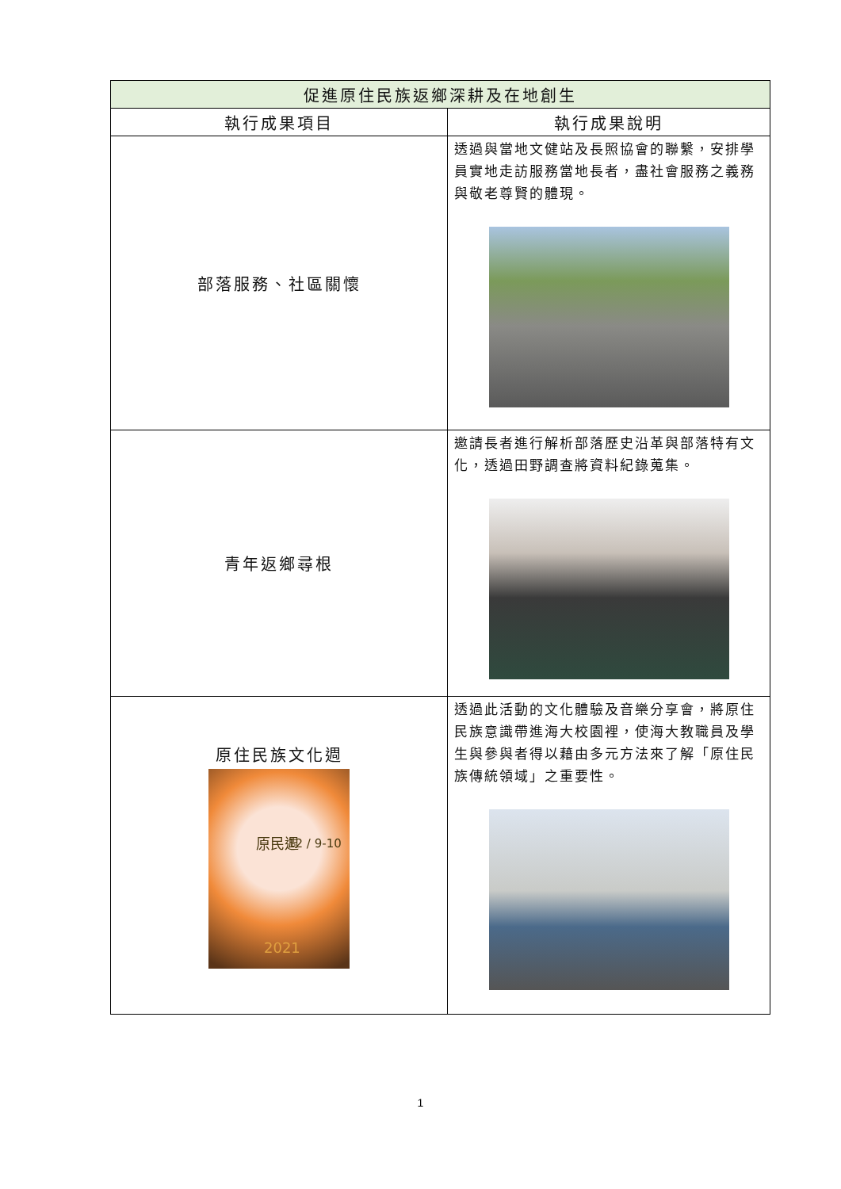| 促進原住民族返鄉深耕及在地創生 | |
| --- | --- |
| 執行成果項目 | 執行成果說明 |
| 部落服務、社區關懷 | 透過與當地文健站及長照協會的聯繫，安排學員實地走訪服務當地長者，盡社會服務之義務與敬老尊賢的體現。 |
| 青年返鄉尋根 | 邀請長者進行解析部落歷史沿革與部落特有文化，透過田野調查將資料紀錄蒐集。 |
| 原住民族文化週 原民週 12 / 9-10 2021 | 透過此活動的文化體驗及音樂分享會，將原住民族意識帶進海大校園裡，使海大教職員及學生與參與者得以藉由多元方法來了解「原住民族傳統領域」之重要性。 |
1